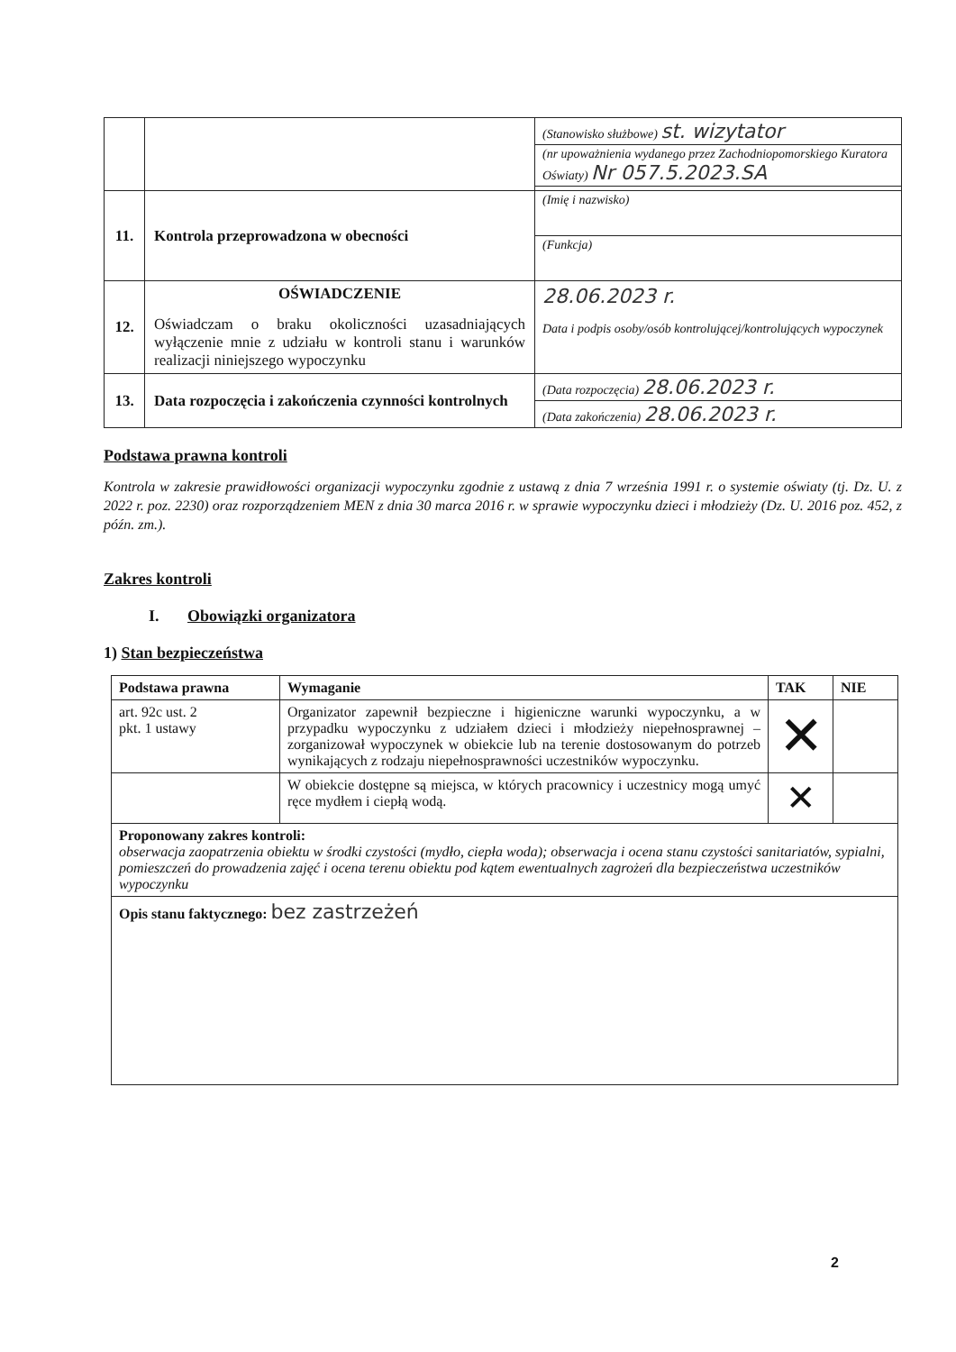| | | (Stanowisko służbowe) st. wizytator |
| | | (nr upoważnienia wydanego przez Zachodniopomorskiego Kuratora Oświaty) Nr 057.5.2023.SA |
| 11. | Kontrola przeprowadzona w obecności | (Imię i nazwisko) |
| | | (Funkcja) |
| 12. | OŚWIADCZENIE Oświadczam o braku okoliczności uzasadniających wyłączenie mnie z udziału w kontroli stanu i warunków realizacji niniejszego wypoczynku | 28.06.2023 r. Data i podpis osoby/osób kontrolującej/kontrolujących wypoczynek |
| 13. | Data rozpoczęcia i zakończenia czynności kontrolnych | (Data rozpoczęcia) 28.06.2023 r. |
| | | (Data zakończenia) 28.06.2023 r. |
Podstawa prawna kontroli
Kontrola w zakresie prawidłowości organizacji wypoczynku zgodnie z ustawą z dnia 7 września 1991 r. o systemie oświaty (tj. Dz. U. z 2022 r. poz. 2230) oraz rozporządzeniem MEN z dnia 30 marca 2016 r. w sprawie wypoczynku dzieci i młodzieży (Dz. U. 2016 poz. 452, z późn. zm.).
Zakres kontroli
I. Obowiązki organizatora
1) Stan bezpieczeństwa
| Podstawa prawna | Wymaganie | TAK | NIE |
| --- | --- | --- | --- |
| art. 92c ust. 2 pkt. 1 ustawy | Organizator zapewnił bezpieczne i higieniczne warunki wypoczynku, a w przypadku wypoczynku z udziałem dzieci i młodzieży niepełnosprawnej – zorganizował wypoczynek w obiekcie lub na terenie dostosowanym do potrzeb wynikających z rodzaju niepełnosprawności uczestników wypoczynku. | ✕ | |
| | W obiekcie dostępne są miejsca, w których pracownicy i uczestnicy mogą umyć ręce mydłem i ciepłą wodą. | ✕ | |
| Proponowany zakres kontroli: obserwacja zaopatrzenia obiektu w środki czystości (mydło, ciepła woda); obserwacja i ocena stanu czystości sanitariatów, sypialni, pomieszczeń do prowadzenia zajęć i ocena terenu obiektu pod kątem ewentualnych zagrożeń dla bezpieczeństwa uczestników wypoczynku | | | |
| Opis stanu faktycznego: bez zastrzeżeń | | | |
2